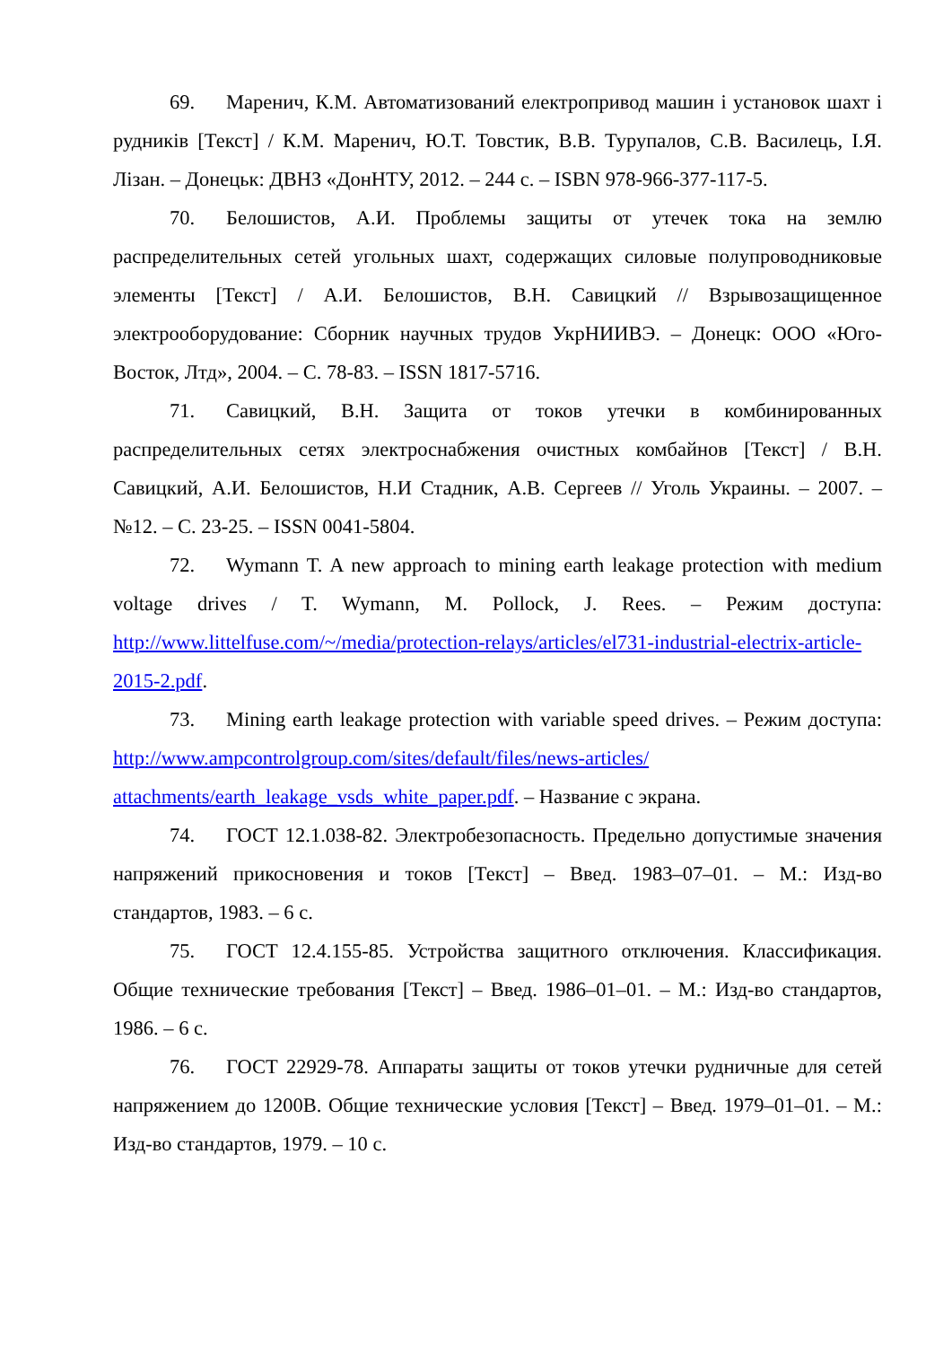69. Маренич, К.М. Автоматизований електропривод машин і установок шахт і рудників [Текст] / К.М. Маренич, Ю.Т. Товстик, В.В. Турупалов, С.В. Василець, І.Я. Лізан. – Донецьк: ДВНЗ «ДонНТУ, 2012. – 244 с. – ISBN 978-966-377-117-5.
70. Белошистов, А.И. Проблемы защиты от утечек тока на землю распределительных сетей угольных шахт, содержащих силовые полупроводниковые элементы [Текст] / А.И. Белошистов, В.Н. Савицкий // Взрывозащищенное электрооборудование: Сборник научных трудов УкрНИИВЭ. – Донецк: ООО «Юго-Восток, Лтд», 2004. – С. 78-83. – ISSN 1817-5716.
71. Савицкий, В.Н. Защита от токов утечки в комбинированных распределительных сетях электроснабжения очистных комбайнов [Текст] / В.Н. Савицкий, А.И. Белошистов, Н.И Стадник, А.В. Сергеев // Уголь Украины. – 2007. – №12. – С. 23-25. – ISSN 0041-5804.
72. Wymann T. A new approach to mining earth leakage protection with medium voltage drives / T. Wymann, M. Pollock, J. Rees. – Режим доступа: http://www.littelfuse.com/~/media/protection-relays/articles/el731-industrial-electrix-article-2015-2.pdf.
73. Mining earth leakage protection with variable speed drives. – Режим доступа: http://www.ampcontrolgroup.com/sites/default/files/news-articles/ attachments/earth_leakage_vsds_white_paper.pdf. – Название с экрана.
74. ГОСТ 12.1.038-82. Электробезопасность. Предельно допустимые значения напряжений прикосновения и токов [Текст] – Введ. 1983–07–01. – М.: Изд-во стандартов, 1983. – 6 с.
75. ГОСТ 12.4.155-85. Устройства защитного отключения. Классификация. Общие технические требования [Текст] – Введ. 1986–01–01. – М.: Изд-во стандартов, 1986. – 6 с.
76. ГОСТ 22929-78. Аппараты защиты от токов утечки рудничные для сетей напряжением до 1200В. Общие технические условия [Текст] – Введ. 1979–01–01. – М.: Изд-во стандартов, 1979. – 10 с.